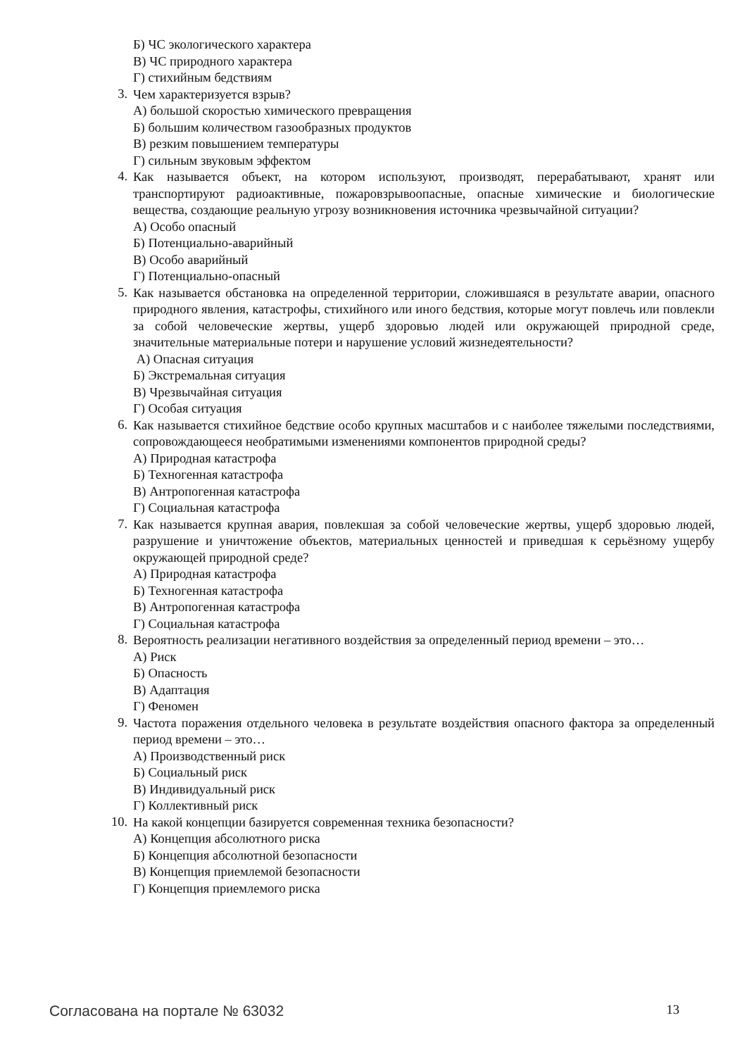Б) ЧС экологического характера
В) ЧС природного характера
Г) стихийным бедствиям
3.
Чем характеризуется взрыв?
А) большой скоростью химического превращения
Б) большим количеством газообразных продуктов
В) резким повышением температуры
Г) сильным звуковым эффектом
4.
Как называется объект, на котором используют, производят, перерабатывают, хранят или транспортируют радиоактивные, пожаровзрывоопасные, опасные химические и биологические вещества, создающие реальную угрозу возникновения источника чрезвычайной ситуации?
А) Особо опасный
Б) Потенциально-аварийный
В) Особо аварийный
Г) Потенциально-опасный
5.
Как называется обстановка на определенной территории, сложившаяся в результате аварии, опасного природного явления, катастрофы, стихийного или иного бедствия, которые могут повлечь или повлекли за собой человеческие жертвы, ущерб здоровью людей или окружающей природной среде, значительные материальные потери и нарушение условий жизнедеятельности?
А) Опасная ситуация
Б) Экстремальная ситуация
В) Чрезвычайная ситуация
Г) Особая ситуация
6.
Как называется стихийное бедствие особо крупных масштабов и с наиболее тяжелыми последствиями, сопровождающееся необратимыми изменениями компонентов природной среды?
А) Природная катастрофа
Б) Техногенная катастрофа
В) Антропогенная катастрофа
Г) Социальная катастрофа
7.
Как называется крупная авария, повлекшая за собой человеческие жертвы, ущерб здоровью людей, разрушение и уничтожение объектов, материальных ценностей и приведшая к серьёзному ущербу окружающей природной среде?
А) Природная катастрофа
Б) Техногенная катастрофа
В) Антропогенная катастрофа
Г) Социальная катастрофа
8.
Вероятность реализации негативного воздействия за определенный период времени – это…
А) Риск
Б) Опасность
В) Адаптация
Г) Феномен
9.
Частота поражения отдельного человека в результате воздействия опасного фактора за определенный период времени – это…
А) Производственный риск
Б) Социальный риск
В) Индивидуальный риск
Г) Коллективный риск
10.
На какой концепции базируется современная техника безопасности?
А) Концепция абсолютного риска
Б) Концепция абсолютной безопасности
В) Концепция приемлемой безопасности
Г) Концепция приемлемого риска
Согласована на портале № 63032 13